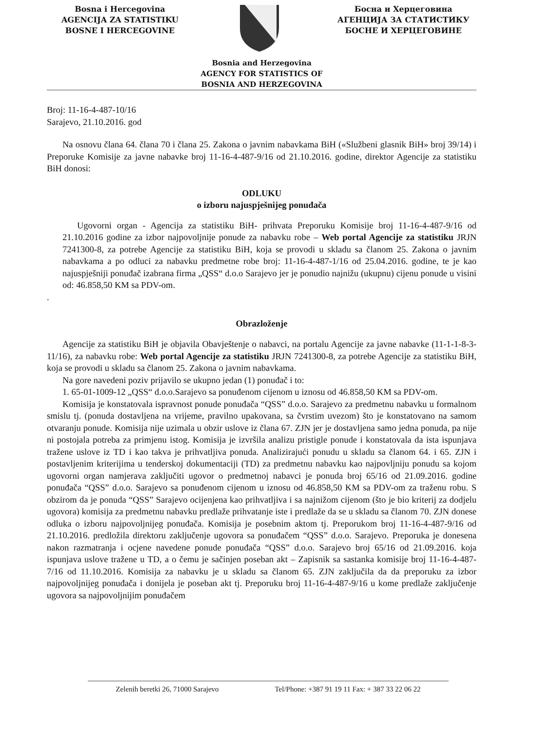Bosna i Hercegovina
AGENCIJA ZA STATISTIKU
BOSNE I HERCEGOVINE
Босна и Херцеговина
АГЕНЦИЈА ЗА СТАТИСТИКУ
БОСНЕ И ХЕРЦЕГОВИНЕ
Bosnia and Herzegovina
AGENCY FOR STATISTICS OF
BOSNIA AND HERZEGOVINA
Broj: 11-16-4-487-10/16
Sarajevo, 21.10.2016. god
Na osnovu člana 64. člana 70 i člana 25. Zakona o javnim nabavkama BiH («Službeni glasnik BiH» broj 39/14) i Preporuke Komisije za javne nabavke broj 11-16-4-487-9/16 od 21.10.2016. godine, direktor Agencije za statistiku BiH donosi:
ODLUKU
o izboru najuspješnijeg ponuđača
Ugovorni organ - Agencija za statistiku BiH- prihvata Preporuku Komisije broj 11-16-4-487-9/16 od 21.10.2016 godine za izbor najpovoljnije ponude za nabavku robe – Web portal Agencije za statistiku JRJN 7241300-8, za potrebe Agencije za statistiku BiH, koja se provodi u skladu sa članom 25. Zakona o javnim nabavkama a po odluci za nabavku predmetne robe broj: 11-16-4-487-1/16 od 25.04.2016. godine, te je kao najuspješniji ponuđač izabrana firma „QSS“ d.o.o Sarajevo jer je ponudio najnižu (ukupnu) cijenu ponude u visini od: 46.858,50 KM sa PDV-om.
.
Obrazloženje
Agencije za statistiku BiH je objavila Obavještenje o nabavci, na portalu Agencije za javne nabavke (11-1-1-8-3-11/16), za nabavku robe: Web portal Agencije za statistiku JRJN 7241300-8, za potrebe Agencije za statistiku BiH, koja se provodi u skladu sa članom 25. Zakona o javnim nabavkama.
Na gore navedeni poziv prijavilo se ukupno jedan (1) ponuđač i to:
1. 65-01-1009-12 „QSS“ d.o.o.Sarajevo sa ponuđenom cijenom u iznosu od 46.858,50 KM sa PDV-om.
Komisija je konstatovala ispravnost ponude ponuđača “QSS” d.o.o. Sarajevo za predmetnu nabavku u formalnom smislu tj. (ponuda dostavljena na vrijeme, pravilno upakovana, sa čvrstim uvezom) što je konstatovano na samom otvaranju ponude. Komisija nije uzimala u obzir uslove iz člana 67. ZJN jer je dostavljena samo jedna ponuda, pa nije ni postojala potreba za primjenu istog. Komisija je izvršila analizu pristigle ponude i konstatovala da ista ispunjava tražene uslove iz TD i kao takva je prihvatljiva ponuda. Analizirajući ponudu u skladu sa članom 64. i 65. ZJN i postavljenim kriterijima u tenderskoj dokumentaciji (TD) za predmetnu nabavku kao najpovljniju ponudu sa kojom ugovorni organ namjerava zaključiti ugovor o predmetnoj nabavci je ponuda broj 65/16 od 21.09.2016. godine ponuđača “QSS” d.o.o. Sarajevo sa ponuđenom cijenom u iznosu od 46.858,50 KM sa PDV-om za traženu robu. S obzirom da je ponuda “QSS” Sarajevo ocijenjena kao prihvatljiva i sa najnižom cijenom (što je bio kriterij za dodjelu ugovora) komisija za predmetnu nabavku predlaže prihvatanje iste i predlaže da se u skladu sa članom 70. ZJN donese odluka o izboru najpovoljnijeg ponuđača. Komisija je posebnim aktom tj. Preporukom broj 11-16-4-487-9/16 od 21.10.2016. predložila direktoru zaključenje ugovora sa ponuđačem “QSS” d.o.o. Sarajevo. Preporuka je donesena nakon razmatranja i ocjene navedene ponude ponuđača “QSS” d.o.o. Sarajevo broj 65/16 od 21.09.2016. koja ispunjava uslove tražene u TD, a o čemu je sačinjen poseban akt – Zapisnik sa sastanka komisije broj 11-16-4-487-7/16 od 11.10.2016. Komisija za nabavku je u skladu sa članom 65. ZJN zaključila da da preporuku za izbor najpovoljnijeg ponuđača i donijela je poseban akt tj. Preporuku broj 11-16-4-487-9/16 u kome predlaže zaključenje ugovora sa najpovoljnijim ponuđačem
Zelenih beretki 26, 71000 Sarajevo Tel/Phone: +387 91 19 11 Fax: + 387 33 22 06 22